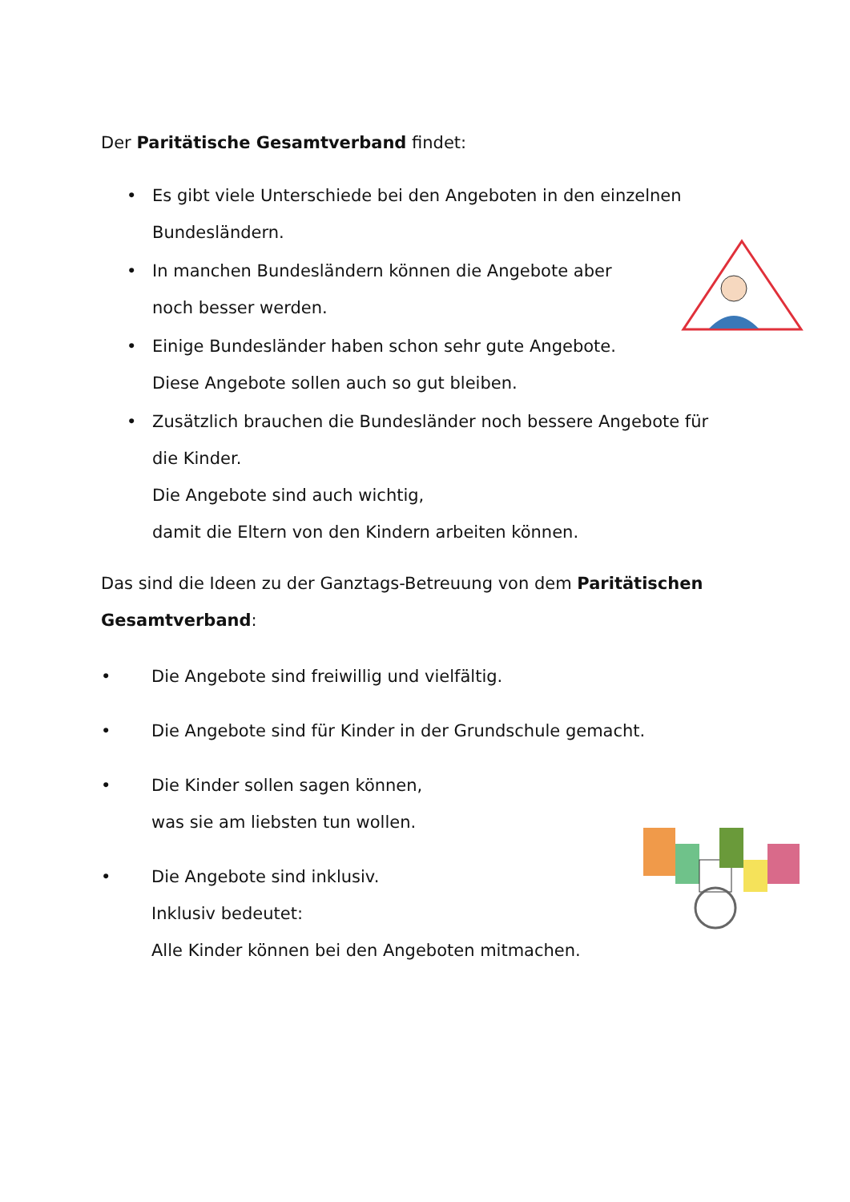Der Paritätische Gesamtverband findet:
• Es gibt viele Unterschiede bei den Angeboten in den einzelnen
Bundesländern.
• In manchen Bundesländern können die Angebote aber
noch besser werden.
• Einige Bundesländer haben schon sehr gute Angebote.
Diese Angebote sollen auch so gut bleiben.
• Zusätzlich brauchen die Bundesländer noch bessere Angebote für
die Kinder.
Die Angebote sind auch wichtig,
damit die Eltern von den Kindern arbeiten können.
Das sind die Ideen zu der Ganztags-Betreuung von dem Paritätischen
Gesamtverband:
• Die Angebote sind freiwillig und vielfältig.
• Die Angebote sind für Kinder in der Grundschule gemacht.
• Die Kinder sollen sagen können,
was sie am liebsten tun wollen.
• Die Angebote sind inklusiv.
Inklusiv bedeutet:
Alle Kinder können bei den Angeboten mitmachen.